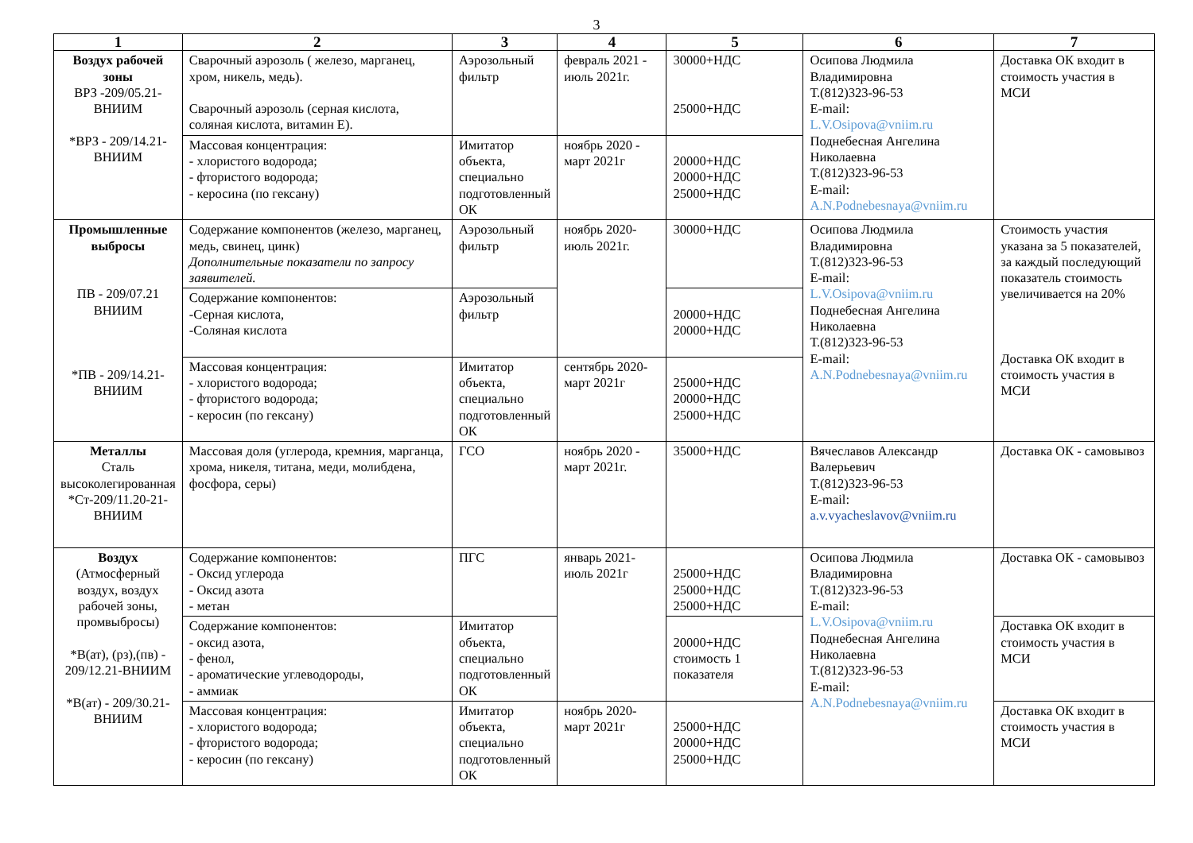3
| 1 | 2 | 3 | 4 | 5 | 6 | 7 |
| --- | --- | --- | --- | --- | --- | --- |
| Воздух рабочей зоны ВРЗ -209/05.21-ВНИИМ *ВРЗ - 209/14.21-ВНИИМ | Сварочный аэрозоль ( железо, марганец, хром, никель, медь). Сварочный аэрозоль (серная кислота, соляная кислота, витамин Е). | Аэрозольный фильтр | февраль 2021 - июль 2021г. | 30000+НДС 25000+НДС | Осипова Людмила Владимировна Т.(812)323-96-53 E-mail: L.V.Osipova@vniim.ru Поднебесная Ангелина Николаевна Т.(812)323-96-53 E-mail: A.N.Podnebesnaya@vniim.ru | Доставка ОК входит в стоимость участия в МСИ |
| | Массовая концентрация: - хлористого водорода; - фтористого водорода; - керосина (по гексану) | Имитатор объекта, специально подготовленный ОК | ноябрь 2020 - март 2021г | 20000+НДС 20000+НДС 25000+НДС | | |
| Промышленные выбросы ПВ - 209/07.21 ВНИИМ *ПВ - 209/14.21-ВНИИМ | Содержание компонентов (железо, марганец, медь, свинец, цинк) Дополнительные показатели по запросу заявителей. | Аэрозольный фильтр | ноябрь 2020-июль 2021г. | 30000+НДС | Осипова Людмила Владимировна Т.(812)323-96-53 E-mail: L.V.Osipova@vniim.ru Поднебесная Ангелина Николаевна Т.(812)323-96-53 E-mail: A.N.Podnebesnaya@vniim.ru | Стоимость участия указана за 5 показателей, за каждый последующий показатель стоимость увеличивается на 20% Доставка ОК входит в стоимость участия в МСИ |
| | Содержание компонентов: -Серная кислота, -Соляная кислота | Аэрозольный фильтр | | 20000+НДС 20000+НДС | | |
| | Массовая концентрация: - хлористого водорода; - фтористого водорода; - керосин (по гексану) | Имитатор объекта, специально подготовленный ОК | сентябрь 2020-март 2021г | 25000+НДС 20000+НДС 25000+НДС | | |
| Металлы Сталь высоколегированная *Ст-209/11.20-21-ВНИИМ | Массовая доля (углерода, кремния, марганца, хрома, никеля, титана, меди, молибдена, фосфора, серы) | ГСО | ноябрь 2020 - март 2021г. | 35000+НДС | Вячеславов Александр Валерьевич Т.(812)323-96-53 E-mail: a.v.vyacheslavov@vniim.ru | Доставка ОК - самовывоз |
| Воздух (Атмосферный воздух, воздух рабочей зоны, промвыбросы) *В(ат), (рз),(пв) - 209/12.21-ВНИИМ *В(ат) - 209/30.21-ВНИИМ | Содержание компонентов: - Оксид углерода - Оксид азота - метан | ПГС | январь 2021-июль 2021г | 25000+НДС 25000+НДС 25000+НДС | Осипова Людмила Владимировна Т.(812)323-96-53 E-mail: L.V.Osipova@vniim.ru Поднебесная Ангелина Николаевна Т.(812)323-96-53 E-mail: A.N.Podnebesnaya@vniim.ru | Доставка ОК - самовывоз |
| | Содержание компонентов: - оксид азота, - фенол, - ароматические углеводороды, - аммиак | Имитатор объекта, специально подготовленный ОК | | 20000+НДС стоимость 1 показателя | | Доставка ОК входит в стоимость участия в МСИ |
| | Массовая концентрация: - хлористого водорода; - фтористого водорода; - керосин (по гексану) | Имитатор объекта, специально подготовленный ОК | ноябрь 2020-март 2021г | 25000+НДС 20000+НДС 25000+НДС | | Доставка ОК входит в стоимость участия в МСИ |